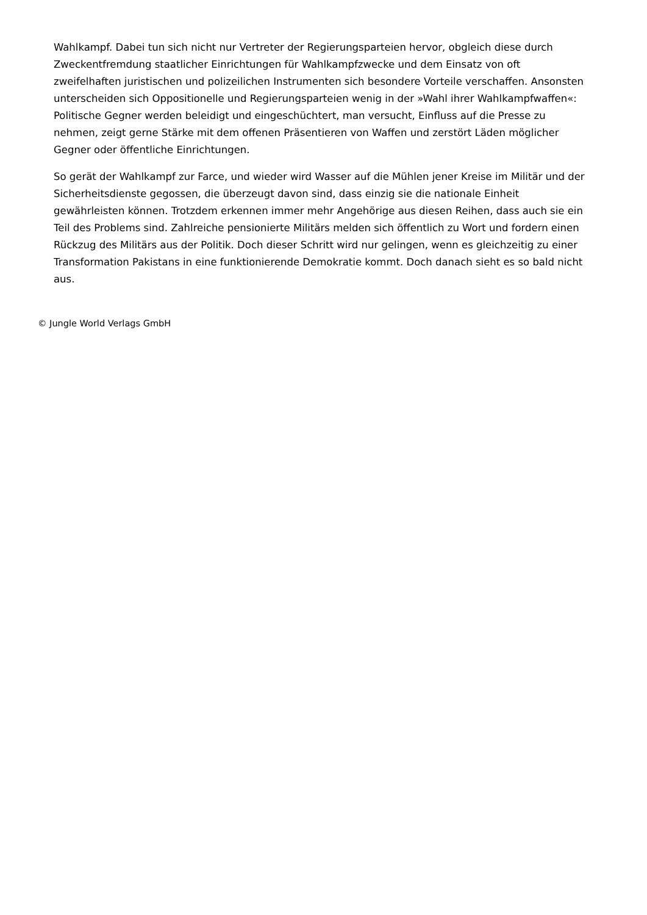Wahlkampf. Dabei tun sich nicht nur Vertreter der Regierungsparteien hervor, obgleich diese durch Zweckentfremdung staatlicher Einrichtungen für Wahlkampfzwecke und dem Einsatz von oft zweifelhaften juristischen und polizeilichen Instrumenten sich besondere Vorteile verschaffen. Ansonsten unterscheiden sich Oppositionelle und Regierungsparteien wenig in der »Wahl ihrer Wahlkampfwaffen«: Politische Gegner werden beleidigt und eingeschüchtert, man versucht, Einfluss auf die Presse zu nehmen, zeigt gerne Stärke mit dem offenen Präsentieren von Waffen und zerstört Läden möglicher Gegner oder öffentliche Einrichtungen.
So gerät der Wahlkampf zur Farce, und wieder wird Wasser auf die Mühlen jener Kreise im Militär und der Sicherheitsdienste gegossen, die überzeugt davon sind, dass einzig sie die nationale Einheit gewährleisten können. Trotzdem erkennen immer mehr Angehörige aus diesen Reihen, dass auch sie ein Teil des Problems sind. Zahlreiche pensionierte Militärs melden sich öffentlich zu Wort und fordern einen Rückzug des Militärs aus der Politik. Doch dieser Schritt wird nur gelingen, wenn es gleichzeitig zu einer Transformation Pakistans in eine funktionierende Demokratie kommt. Doch danach sieht es so bald nicht aus.
© Jungle World Verlags GmbH